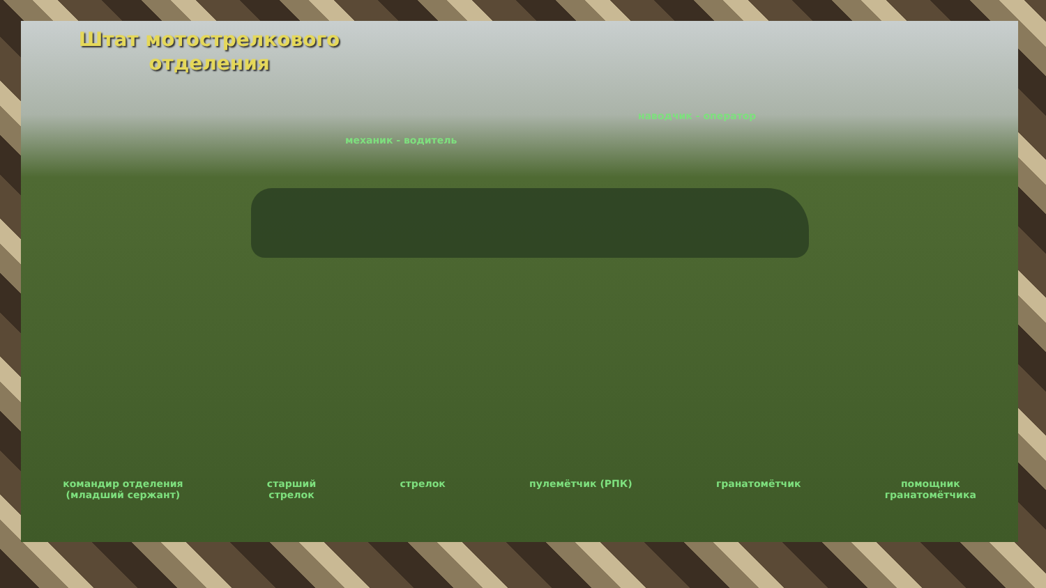Штат мотострелкового отделения
наводчик - оператор
механик - водитель
командир отделения
(младший сержант)
старший
стрелок
стрелок пулемётчик (РПК) гранатомётчик помощник
гранатомётчика